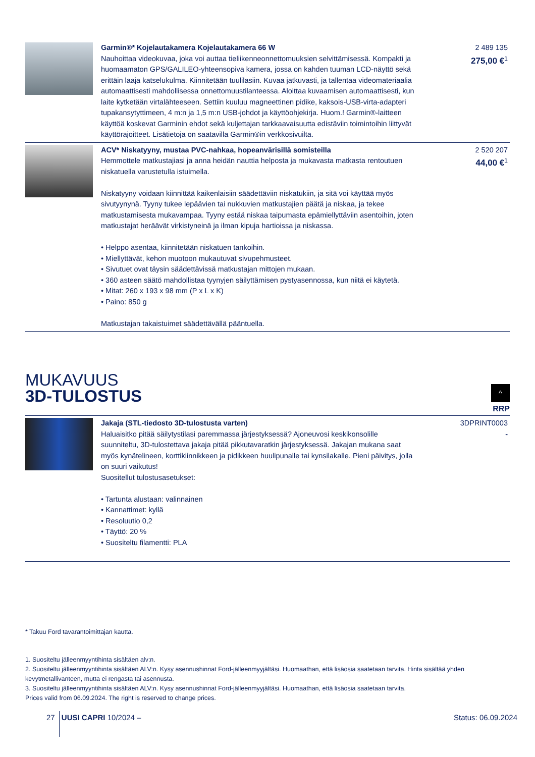| | Garmin®* Kojelautakamera Kojelautakamera 66 W Nauhoittaa videokuvaa, joka voi auttaa tieliikenneonnettomuuksien selvittämisessä. Kompakti ja huomaamaton GPS/GALILEO-yhteensopiva kamera, jossa on kahden tuuman LCD-näyttö sekä erittäin laaja katselukulma. Kiinnitetään tuulilasiin. Kuvaa jatkuvasti, ja tallentaa videomateriaalia automaattisesti mahdollisessa onnettomuustilanteessa. Aloittaa kuvaamisen automaattisesti, kun laite kytketään virtalähteeseen. Settiin kuuluu magneettinen pidike, kaksois-USB-virta-adapteri tupakansytyttimeen, 4 m:n ja 1,5 m:n USB-johdot ja käyttöohjekirja. Huom.! Garmin®-laitteen käyttöä koskevat Garminin ehdot sekä kuljettajan tarkkaavaisuutta edistäviin toimintoihin liittyvät käyttörajoitteet. Lisätietoja on saatavilla Garmin®in verkkosivuilta. | 2 489 135 275,00 €<sup>1</sup> |
| | ACV* Niskatyyny, mustaa PVC-nahkaa, hopeanvärisillä somisteilla Hemmottele matkustajiasi ja anna heidän nauttia helposta ja mukavasta matkasta rentoutuen niskatuella varustetulla istuimella. Niskatyyny voidaan kiinnittää kaikenlaisiin säädettäviin niskatukiin, ja sitä voi käyttää myös sivutyynynä. Tyyny tukee lepäävien tai nukkuvien matkustajien päätä ja niskaa, ja tekee matkustamisesta mukavampaa. Tyyny estää niskaa taipumasta epämiellyttäviin asentoihin, joten matkustajat heräävät virkistyneinä ja ilman kipuja hartioissa ja niskassa. • Helppo asentaa, kiinnitetään niskatuen tankoihin. • Miellyttävät, kehon muotoon mukautuvat sivupehmusteet. • Sivutuet ovat täysin säädettävissä matkustajan mittojen mukaan. • 360 asteen säätö mahdollistaa tyynyjen säilyttämisen pystyasennossa, kun niitä ei käytetä. • Mitat: 260 x 193 x 98 mm (P x L x K) • Paino: 850 g Matkustajan takaistuimet säädettävällä pääntuella. | 2 520 207 44,00 €<sup>1</sup> |
MUKAVUUS
3D-TULOSTUS
^
RRP
| | Jakaja (STL-tiedosto 3D-tulostusta varten) Haluaisitko pitää säilytystilasi paremmassa järjestyksessä? Ajoneuvosi keskikonsolille suunniteltu, 3D-tulostettava jakaja pitää pikkutavaratkin järjestyksessä. Jakajan mukana saat myös kynätelineen, korttikiinnikkeen ja pidikkeen huulipunalle tai kynsilakalle. Pieni päivitys, jolla on suuri vaikutus! Suositellut tulostusasetukset: • Tartunta alustaan: valinnainen • Kannattimet: kyllä • Resoluutio 0,2 • Täyttö: 20 % • Suositeltu filamentti: PLA | 3DPRINT0003 - |
* Takuu Ford tavarantoimittajan kautta.
1. Suositeltu jälleenmyyntihinta sisältäen alv:n.
2. Suositeltu jälleenmyyntihinta sisältäen ALV:n. Kysy asennushinnat Ford-jälleenmyyjältäsi. Huomaathan, että lisäosia saatetaan tarvita. Hinta sisältää yhden kevytmetallivanteen, mutta ei rengasta tai asennusta.
3. Suositeltu jälleenmyyntihinta sisältäen ALV:n. Kysy asennushinnat Ford-jälleenmyyjältäsi. Huomaathan, että lisäosia saatetaan tarvita.
Prices valid from 06.09.2024. The right is reserved to change prices.
27 UUSI CAPRI 10/2024 – Status: 06.09.2024